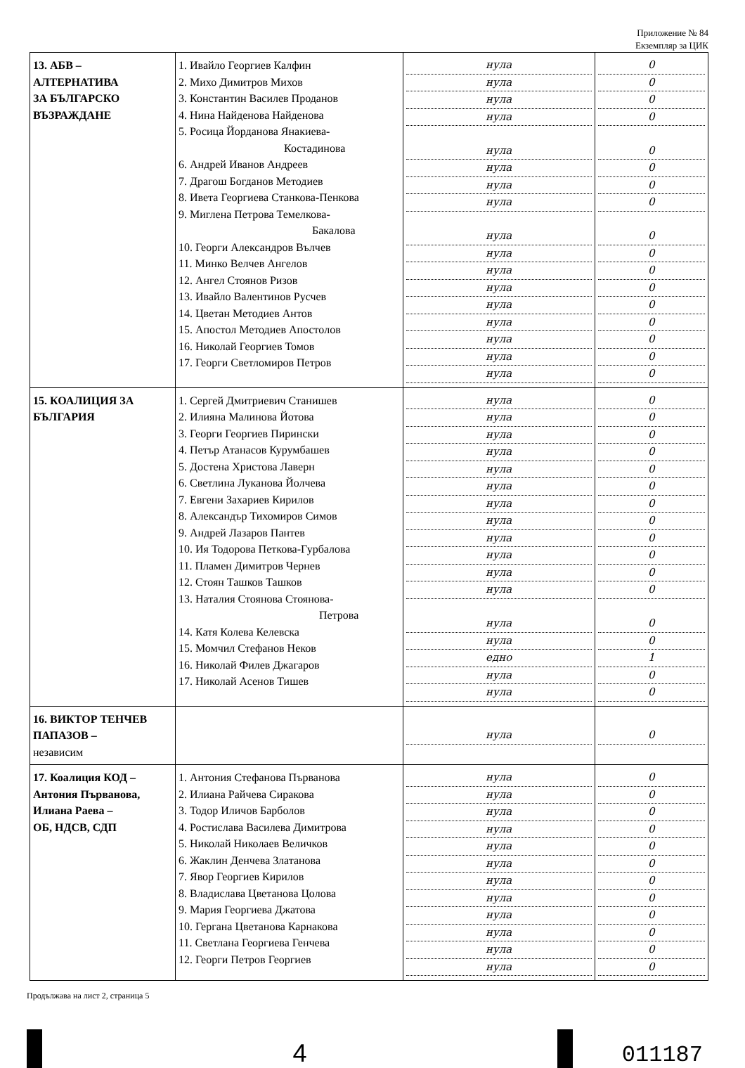Приложение № 84
Екземпляр за ЦИК
| 13. АБВ – АЛТЕРНАТИВА ЗА БЪЛГАРСКО ВЪЗРАЖДАНЕ | 1. Ивайло Георгиев Калфин 2. Михо Димитров Михов 3. Константин Василев Проданов 4. Нина Найденова Найденова 5. Росица Йорданова Янакиева- Костадинова 6. Андрей Иванов Андреев 7. Драгош Богданов Методиев 8. Ивета Георгиева Станкова-Пенкова 9. Миглена Петрова Темелкова- Бакалова 10. Георги Александров Вълчев 11. Минко Велчев Ангелов 12. Ангел Стоянов Ризов 13. Ивайло Валентинов Русчев 14. Цветан Методиев Антов 15. Апостол Методиев Апостолов 16. Николай Георгиев Томов 17. Георги Светломиров Петров | нула нула нула нула нула нула нула нула нула нула нула нула нула нула нула нула нула | 0 0 0 0 0 0 0 0 0 0 0 0 0 0 0 0 0 |
| 15. КОАЛИЦИЯ ЗА БЪЛГАРИЯ | 1. Сергей Дмитриевич Станишев 2. Илияна Малинова Йотова 3. Георги Георгиев Пирински 4. Петър Атанасов Курумбашев 5. Достена Христова Лаверн 6. Светлина Луканова Йолчева 7. Евгени Захариев Кирилов 8. Александър Тихомиров Симов 9. Андрей Лазаров Пантев 10. Ия Тодорова Петкова-Гурбалова 11. Пламен Димитров Чернев 12. Стоян Ташков Ташков 13. Наталия Стоянова Стоянова- Петрова 14. Катя Колева Келевска 15. Момчил Стефанов Неков 16. Николай Филев Джагаров 17. Николай Асенов Тишев | нула нула нула нула нула нула нула нула нула нула нула нула нула нула едно нула нула | 0 0 0 0 0 0 0 0 0 0 0 0 0 0 1 0 0 |
| 16. ВИКТОР ТЕНЧЕВ ПАПАЗОВ – независим | | нула | 0 |
| 17. Коалиция КОД – Антония Първанова, Илиана Раева – ОБ, НДСВ, СДП | 1. Антония Стефанова Първанова 2. Илиана Райчева Сиракова 3. Тодор Иличов Барболов 4. Ростислава Василева Димитрова 5. Николай Николаев Величков 6. Жаклин Денчева Златанова 7. Явор Георгиев Кирилов 8. Владислава Цветанова Цолова 9. Мария Георгиева Джатова 10. Гергана Цветанова Карнакова 11. Светлана Георгиева Генчева 12. Георги Петров Георгиев | нула нула нула нула нула нула нула нула нула нула нула нула | 0 0 0 0 0 0 0 0 0 0 0 0 |
Продължава на лист 2, страница 5
4
011187